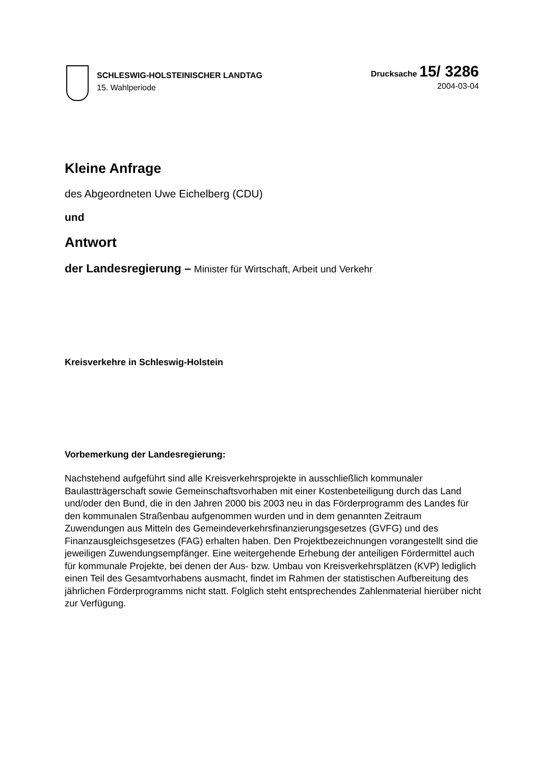SCHLESWIG-HOLSTEINISCHER LANDTAG
15. Wahlperiode
Drucksache 15/ 3286
2004-03-04
Kleine Anfrage
des Abgeordneten Uwe Eichelberg (CDU)
und
Antwort
der Landesregierung – Minister für Wirtschaft, Arbeit und Verkehr
Kreisverkehre in Schleswig-Holstein
Vorbemerkung der Landesregierung:
Nachstehend aufgeführt sind alle Kreisverkehrsprojekte in ausschließlich kommunaler Baulastträgerschaft sowie Gemeinschaftsvorhaben mit einer Kostenbeteiligung durch das Land und/oder den Bund, die in den Jahren 2000 bis 2003 neu in das Förderprogramm des Landes für den kommunalen Straßenbau aufgenommen wurden und in dem genannten Zeitraum Zuwendungen aus Mitteln des Gemeindeverkehrsfinanzierungsgesetzes (GVFG) und des Finanzausgleichsgesetzes (FAG) erhalten haben. Den Projektbezeichnungen vorangestellt sind die jeweiligen Zuwendungsempfänger. Eine weitergehende Erhebung der anteiligen Fördermittel auch für kommunale Projekte, bei denen der Aus- bzw. Umbau von Kreisverkehrsplätzen (KVP) lediglich einen Teil des Gesamtvorhabens ausmacht, findet im Rahmen der statistischen Aufbereitung des jährlichen Förderprogramms nicht statt. Folglich steht entsprechendes Zahlenmaterial hierüber nicht zur Verfügung.